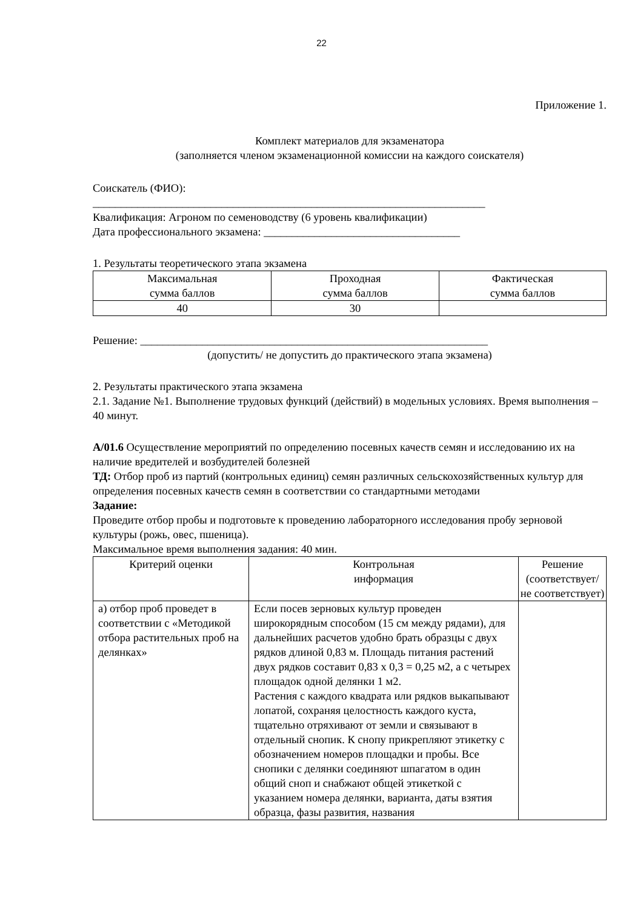22
Приложение 1.
Комплект материалов для экзаменатора
(заполняется членом экзаменационной комиссии на каждого соискателя)
Соискатель (ФИО):
______________________________________________________________________
Квалификация: Агроном по семеноводству (6 уровень квалификации)
Дата профессионального экзамена: ___________________________________
1. Результаты теоретического этапа экзамена
| Максимальная сумма баллов | Проходная сумма баллов | Фактическая сумма баллов |
| --- | --- | --- |
| 40 | 30 | |
Решение: ______________________________________________________________
(допустить/ не допустить до практического этапа экзамена)
2. Результаты практического этапа экзамена
2.1. Задание №1. Выполнение трудовых функций (действий) в модельных условиях. Время выполнения – 40 минут.
А/01.6 Осуществление мероприятий по определению посевных качеств семян и исследованию их на наличие вредителей и возбудителей болезней
ТД: Отбор проб из партий (контрольных единиц) семян различных сельскохозяйственных культур для определения посевных качеств семян в соответствии со стандартными методами
Задание:
Проведите отбор пробы и подготовьте к проведению лабораторного исследования пробу зерновой культуры (рожь, овес, пшеница).
Максимальное время выполнения задания: 40 мин.
| Критерий оценки | Контрольная информация | Решение (соответствует/ не соответствует) |
| --- | --- | --- |
| а) отбор проб проведет в соответствии с «Методикой отбора растительных проб на делянках» | Если посев зерновых культур проведен широкорядным способом (15 см между рядами), для дальнейших расчетов удобно брать образцы с двух рядков длиной 0,83 м. Площадь питания растений двух рядков составит 0,83 х 0,3 = 0,25 м2, а с четырех площадок одной делянки 1 м2. Растения с каждого квадрата или рядков выкапывают лопатой, сохраняя целостность каждого куста, тщательно отряхивают от земли и связывают в отдельный снопик. К снопу прикрепляют этикетку с обозначением номеров площадки и пробы. Все снопики с делянки соединяют шпагатом в один общий сноп и снабжают общей этикеткой с указанием номера делянки, варианта, даты взятия образца, фазы развития, названия | |